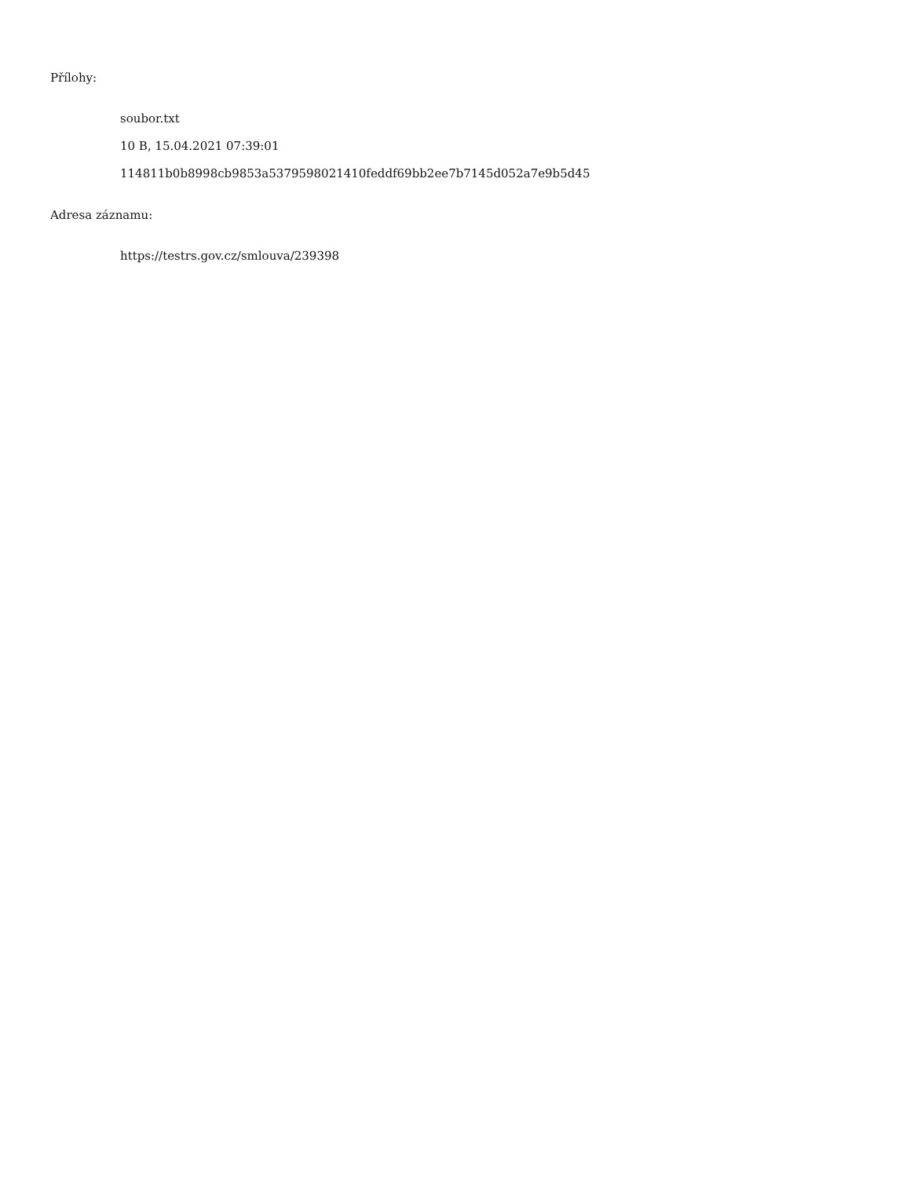Přílohy:
soubor.txt
10 B, 15.04.2021 07:39:01
114811b0b8998cb9853a5379598021410feddf69bb2ee7b7145d052a7e9b5d45
Adresa záznamu:
https://testrs.gov.cz/smlouva/239398